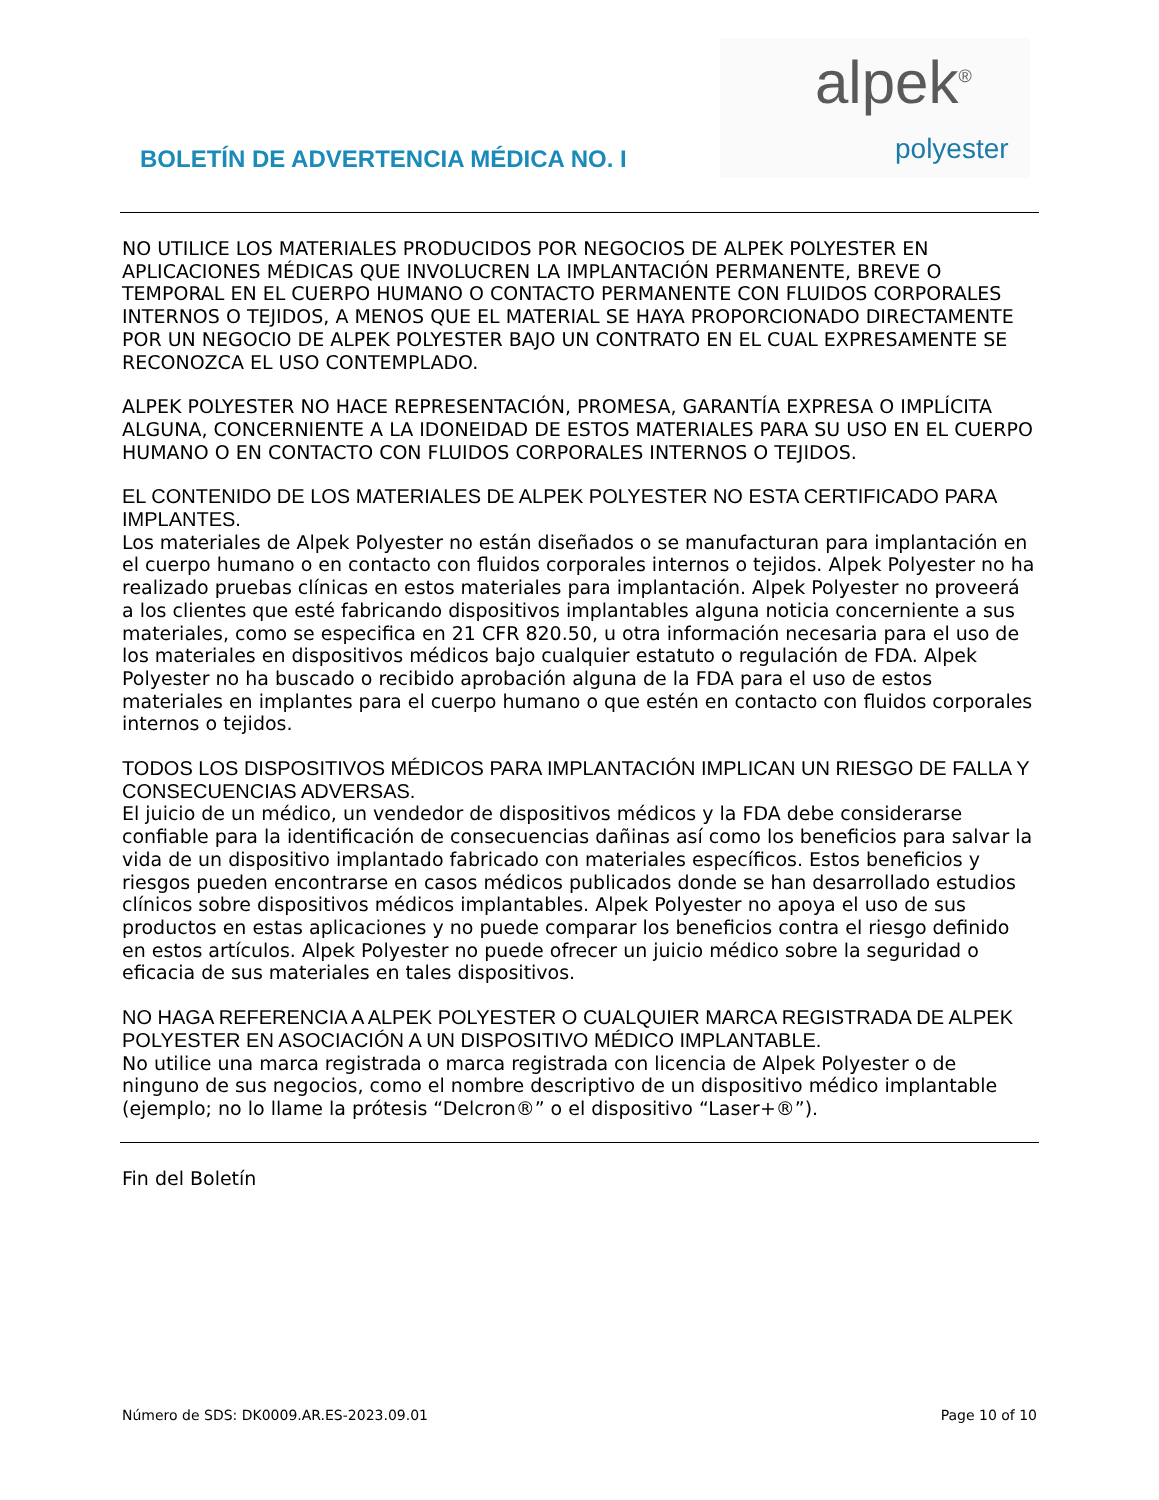BOLETÍN DE ADVERTENCIA MÉDICA NO. I
alpek<sup>®</sup>
polyester
NO UTILICE LOS MATERIALES PRODUCIDOS POR NEGOCIOS DE ALPEK POLYESTER EN APLICACIONES MÉDICAS QUE INVOLUCREN LA IMPLANTACIÓN PERMANENTE, BREVE O TEMPORAL EN EL CUERPO HUMANO O CONTACTO PERMANENTE CON FLUIDOS CORPORALES INTERNOS O TEJIDOS, A MENOS QUE EL MATERIAL SE HAYA PROPORCIONADO DIRECTAMENTE POR UN NEGOCIO DE ALPEK POLYESTER BAJO UN CONTRATO EN EL CUAL EXPRESAMENTE SE RECONOZCA EL USO CONTEMPLADO.
ALPEK POLYESTER NO HACE REPRESENTACIÓN, PROMESA, GARANTÍA EXPRESA O IMPLÍCITA ALGUNA, CONCERNIENTE A LA IDONEIDAD DE ESTOS MATERIALES PARA SU USO EN EL CUERPO HUMANO O EN CONTACTO CON FLUIDOS CORPORALES INTERNOS O TEJIDOS.
EL CONTENIDO DE LOS MATERIALES DE ALPEK POLYESTER NO ESTA CERTIFICADO PARA IMPLANTES.
Los materiales de Alpek Polyester no están diseñados o se manufacturan para implantación en el cuerpo humano o en contacto con fluidos corporales internos o tejidos. Alpek Polyester no ha realizado pruebas clínicas en estos materiales para implantación. Alpek Polyester no proveerá a los clientes que esté fabricando dispositivos implantables alguna noticia concerniente a sus materiales, como se especifica en 21 CFR 820.50, u otra información necesaria para el uso de los materiales en dispositivos médicos bajo cualquier estatuto o regulación de FDA. Alpek Polyester no ha buscado o recibido aprobación alguna de la FDA para el uso de estos materiales en implantes para el cuerpo humano o que estén en contacto con fluidos corporales internos o tejidos.
TODOS LOS DISPOSITIVOS MÉDICOS PARA IMPLANTACIÓN IMPLICAN UN RIESGO DE FALLA Y CONSECUENCIAS ADVERSAS.
El juicio de un médico, un vendedor de dispositivos médicos y la FDA debe considerarse confiable para la identificación de consecuencias dañinas así como los beneficios para salvar la vida de un dispositivo implantado fabricado con materiales específicos. Estos beneficios y riesgos pueden encontrarse en casos médicos publicados donde se han desarrollado estudios clínicos sobre dispositivos médicos implantables. Alpek Polyester no apoya el uso de sus productos en estas aplicaciones y no puede comparar los beneficios contra el riesgo definido en estos artículos. Alpek Polyester no puede ofrecer un juicio médico sobre la seguridad o eficacia de sus materiales en tales dispositivos.
NO HAGA REFERENCIA A ALPEK POLYESTER O CUALQUIER MARCA REGISTRADA DE ALPEK POLYESTER EN ASOCIACIÓN A UN DISPOSITIVO MÉDICO IMPLANTABLE.
No utilice una marca registrada o marca registrada con licencia de Alpek Polyester o de ninguno de sus negocios, como el nombre descriptivo de un dispositivo médico implantable (ejemplo; no lo llame la prótesis “Delcron®” o el dispositivo “Laser+®”).
Fin del Boletín
Número de SDS: DK0009.AR.ES-2023.09.01 Page 10 of 10